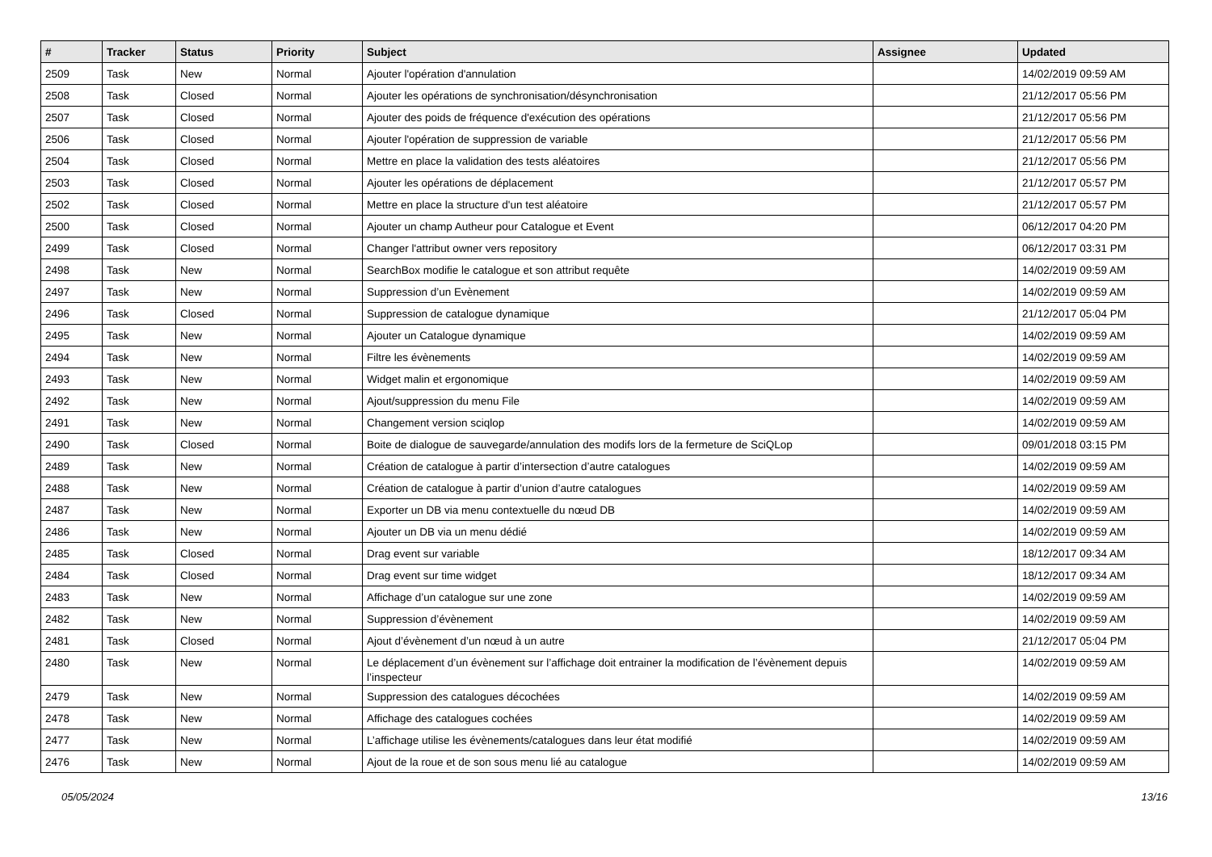| # | Tracker | Status | Priority | Subject | Assignee | Updated |
| --- | --- | --- | --- | --- | --- | --- |
| 2509 | Task | New | Normal | Ajouter l'opération d'annulation | | 14/02/2019 09:59 AM |
| 2508 | Task | Closed | Normal | Ajouter les opérations de synchronisation/désynchronisation | | 21/12/2017 05:56 PM |
| 2507 | Task | Closed | Normal | Ajouter des poids de fréquence d'exécution des opérations | | 21/12/2017 05:56 PM |
| 2506 | Task | Closed | Normal | Ajouter l'opération de suppression de variable | | 21/12/2017 05:56 PM |
| 2504 | Task | Closed | Normal | Mettre en place la validation des tests aléatoires | | 21/12/2017 05:56 PM |
| 2503 | Task | Closed | Normal | Ajouter les opérations de déplacement | | 21/12/2017 05:57 PM |
| 2502 | Task | Closed | Normal | Mettre en place la structure d'un test aléatoire | | 21/12/2017 05:57 PM |
| 2500 | Task | Closed | Normal | Ajouter un champ Autheur pour Catalogue et Event | | 06/12/2017 04:20 PM |
| 2499 | Task | Closed | Normal | Changer l'attribut owner vers repository | | 06/12/2017 03:31 PM |
| 2498 | Task | New | Normal | SearchBox modifie le catalogue et son attribut requête | | 14/02/2019 09:59 AM |
| 2497 | Task | New | Normal | Suppression d’un Evènement | | 14/02/2019 09:59 AM |
| 2496 | Task | Closed | Normal | Suppression de catalogue dynamique | | 21/12/2017 05:04 PM |
| 2495 | Task | New | Normal | Ajouter un Catalogue dynamique | | 14/02/2019 09:59 AM |
| 2494 | Task | New | Normal | Filtre les évènements | | 14/02/2019 09:59 AM |
| 2493 | Task | New | Normal | Widget malin et ergonomique | | 14/02/2019 09:59 AM |
| 2492 | Task | New | Normal | Ajout/suppression du menu File | | 14/02/2019 09:59 AM |
| 2491 | Task | New | Normal | Changement version sciqlop | | 14/02/2019 09:59 AM |
| 2490 | Task | Closed | Normal | Boite de dialogue de sauvegarde/annulation des modifs lors de la fermeture de SciQLop | | 09/01/2018 03:15 PM |
| 2489 | Task | New | Normal | Création de catalogue à partir d’intersection d’autre catalogues | | 14/02/2019 09:59 AM |
| 2488 | Task | New | Normal | Création de catalogue à partir d’union d’autre catalogues | | 14/02/2019 09:59 AM |
| 2487 | Task | New | Normal | Exporter un DB via menu contextuelle du nœud DB | | 14/02/2019 09:59 AM |
| 2486 | Task | New | Normal | Ajouter un DB via un menu dédié | | 14/02/2019 09:59 AM |
| 2485 | Task | Closed | Normal | Drag event sur variable | | 18/12/2017 09:34 AM |
| 2484 | Task | Closed | Normal | Drag event sur time widget | | 18/12/2017 09:34 AM |
| 2483 | Task | New | Normal | Affichage d’un catalogue sur une zone | | 14/02/2019 09:59 AM |
| 2482 | Task | New | Normal | Suppression d’évènement | | 14/02/2019 09:59 AM |
| 2481 | Task | Closed | Normal | Ajout d’évènement d’un nœud à un autre | | 21/12/2017 05:04 PM |
| 2480 | Task | New | Normal | Le déplacement d’un évènement sur l’affichage doit entrainer la modification de l’évènement depuis l’inspecteur | | 14/02/2019 09:59 AM |
| 2479 | Task | New | Normal | Suppression des catalogues décochées | | 14/02/2019 09:59 AM |
| 2478 | Task | New | Normal | Affichage des catalogues cochées | | 14/02/2019 09:59 AM |
| 2477 | Task | New | Normal | L’affichage utilise les évènements/catalogues dans leur état modifié | | 14/02/2019 09:59 AM |
| 2476 | Task | New | Normal | Ajout de la roue et de son sous menu lié au catalogue | | 14/02/2019 09:59 AM |
05/05/2024 13/16